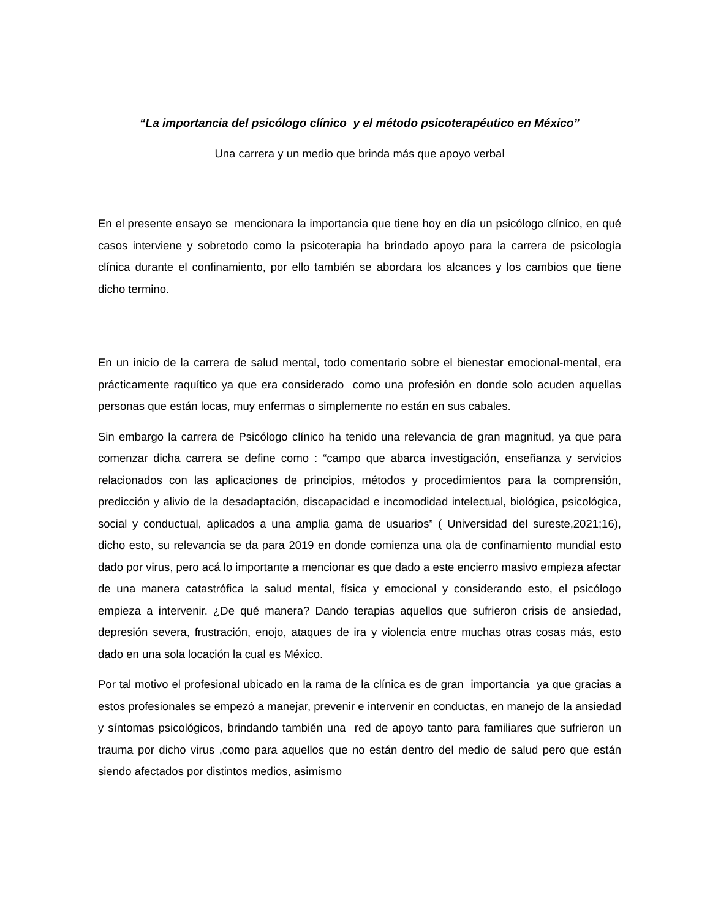“La importancia del psicólogo clínico y el método psicoterapéutico en México”
Una carrera y un medio que brinda más que apoyo verbal
En el presente ensayo se mencionara la importancia que tiene hoy en día un psicólogo clínico, en qué casos interviene y sobretodo como la psicoterapia ha brindado apoyo para la carrera de psicología clínica durante el confinamiento, por ello también se abordara los alcances y los cambios que tiene dicho termino.
En un inicio de la carrera de salud mental, todo comentario sobre el bienestar emocional-mental, era prácticamente raquítico ya que era considerado como una profesión en donde solo acuden aquellas personas que están locas, muy enfermas o simplemente no están en sus cabales.
Sin embargo la carrera de Psicólogo clínico ha tenido una relevancia de gran magnitud, ya que para comenzar dicha carrera se define como : “campo que abarca investigación, enseñanza y servicios relacionados con las aplicaciones de principios, métodos y procedimientos para la comprensión, predicción y alivio de la desadaptación, discapacidad e incomodidad intelectual, biológica, psicológica, social y conductual, aplicados a una amplia gama de usuarios” ( Universidad del sureste,2021;16), dicho esto, su relevancia se da para 2019 en donde comienza una ola de confinamiento mundial esto dado por virus, pero acá lo importante a mencionar es que dado a este encierro masivo empieza afectar de una manera catastrófica la salud mental, física y emocional y considerando esto, el psicólogo empieza a intervenir. ¿De qué manera? Dando terapias aquellos que sufrieron crisis de ansiedad, depresión severa, frustración, enojo, ataques de ira y violencia entre muchas otras cosas más, esto dado en una sola locación la cual es México.
Por tal motivo el profesional ubicado en la rama de la clínica es de gran importancia ya que gracias a estos profesionales se empezó a manejar, prevenir e intervenir en conductas, en manejo de la ansiedad y síntomas psicológicos, brindando también una red de apoyo tanto para familiares que sufrieron un trauma por dicho virus ,como para aquellos que no están dentro del medio de salud pero que están siendo afectados por distintos medios, asimismo